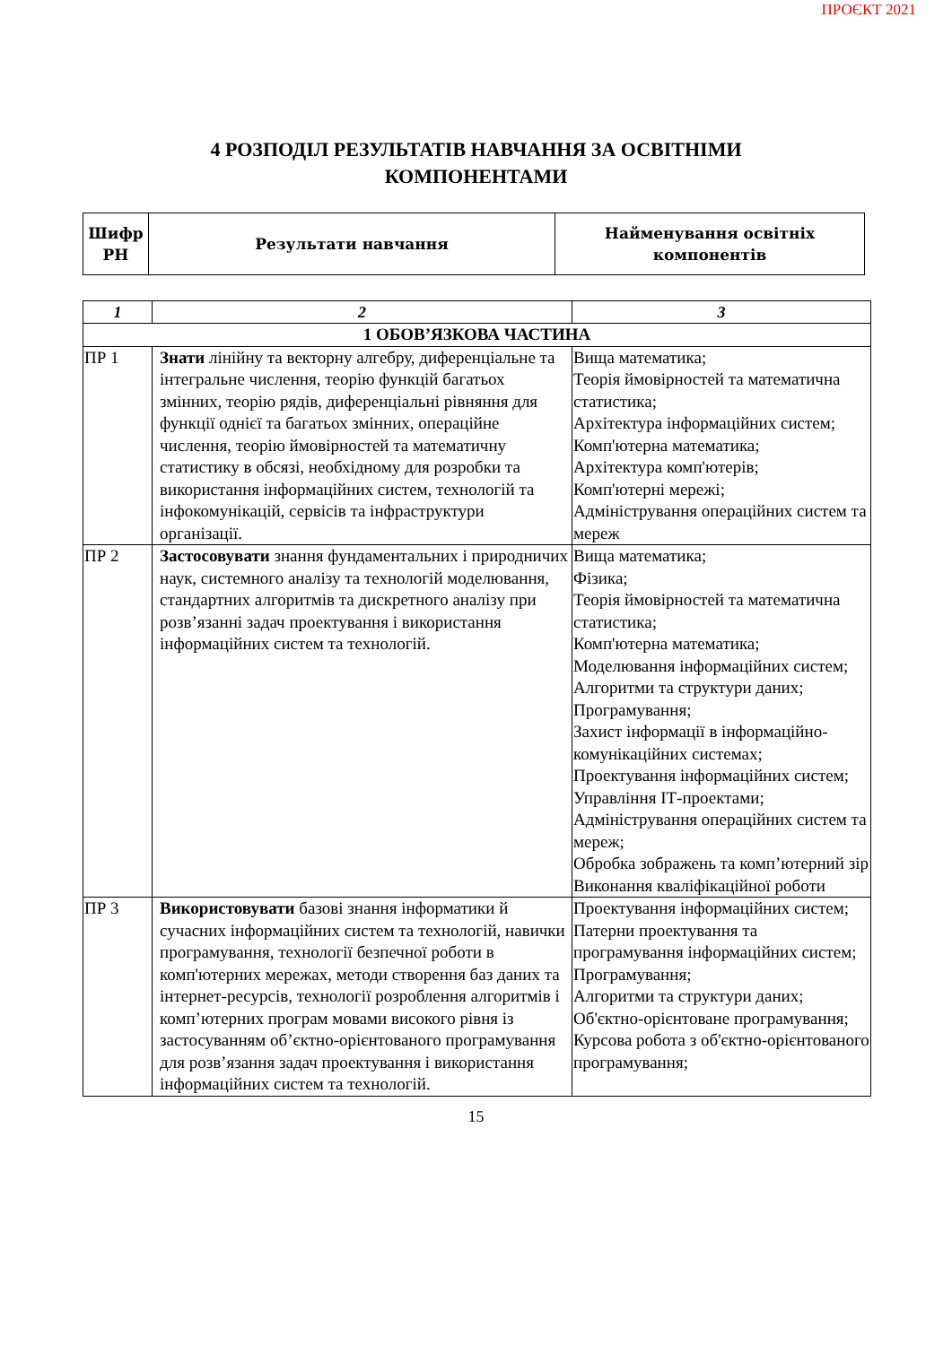ПРОЄКТ 2021
4 РОЗПОДІЛ РЕЗУЛЬТАТІВ НАВЧАННЯ ЗА ОСВІТНІМИ
КОМПОНЕНТАМИ
| Шифр РН | Результати навчання | Найменування освітніх компонентів |
| --- | --- | --- |
| 1 | 2 | 3 |
| --- | --- | --- |
| 1 ОБОВ’ЯЗКОВА ЧАСТИНА | | |
| ПР 1 | Знати лінійну та векторну алгебру, диференціальне та інтегральне числення, теорію функцій багатьох змінних, теорію рядів, диференціальні рівняння для функції однієї та багатьох змінних, операційне числення, теорію ймовірностей та математичну статистику в обсязі, необхідному для розробки та використання інформаційних систем, технологій та інфокомунікацій, сервісів та інфраструктури організації. | Вища математика; Теорія ймовірностей та математична статистика; Архітектура інформаційних систем; Комп'ютерна математика; Архітектура комп'ютерів; Комп'ютерні мережі; Адміністрування операційних систем та мереж |
| ПР 2 | Застосовувати знання фундаментальних і природничих наук, системного аналізу та технологій моделювання, стандартних алгоритмів та дискретного аналізу при розв’язанні задач проектування і використання інформаційних систем та технологій. | Вища математика; Фізика; Теорія ймовірностей та математична статистика; Комп'ютерна математика; Моделювання інформаційних систем; Алгоритми та структури даних; Програмування; Захист інформації в інформаційно-комунікаційних системах; Проектування інформаційних систем; Управління ІТ-проектами; Адміністрування операційних систем та мереж; Обробка зображень та комп’ютерний зір Виконання кваліфікаційної роботи |
| ПР 3 | Використовувати базові знання інформатики й сучасних інформаційних систем та технологій, навички програмування, технології безпечної роботи в комп'ютерних мережах, методи створення баз даних та інтернет-ресурсів, технології розроблення алгоритмів і комп’ютерних програм мовами високого рівня із застосуванням об’єктно-орієнтованого програмування для розв’язання задач проектування і використання інформаційних систем та технологій. | Проектування інформаційних систем; Патерни проектування та програмування інформаційних систем; Програмування; Алгоритми та структури даних; Об'єктно-орієнтоване програмування; Курсова робота з об'єктно-орієнтованого програмування; |
15